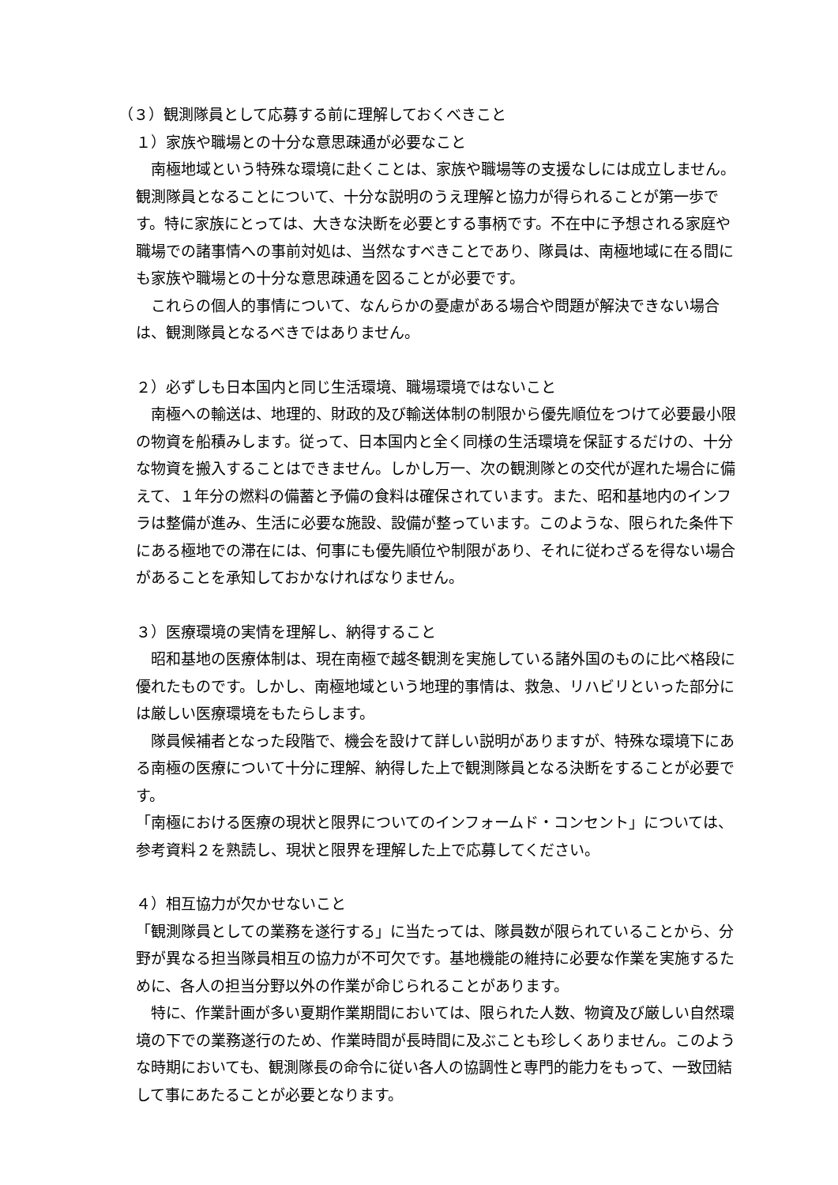（３）観測隊員として応募する前に理解しておくべきこと
１）家族や職場との十分な意思疎通が必要なこと
　南極地域という特殊な環境に赴くことは、家族や職場等の支援なしには成立しません。観測隊員となることについて、十分な説明のうえ理解と協力が得られることが第一歩です。特に家族にとっては、大きな決断を必要とする事柄です。不在中に予想される家庭や職場での諸事情への事前対処は、当然なすべきことであり、隊員は、南極地域に在る間にも家族や職場との十分な意思疎通を図ることが必要です。
　これらの個人的事情について、なんらかの憂慮がある場合や問題が解決できない場合は、観測隊員となるべきではありません。
２）必ずしも日本国内と同じ生活環境、職場環境ではないこと
　南極への輸送は、地理的、財政的及び輸送体制の制限から優先順位をつけて必要最小限の物資を船積みします。従って、日本国内と全く同様の生活環境を保証するだけの、十分な物資を搬入することはできません。しかし万一、次の観測隊との交代が遅れた場合に備えて、１年分の燃料の備蓄と予備の食料は確保されています。また、昭和基地内のインフラは整備が進み、生活に必要な施設、設備が整っています。このような、限られた条件下にある極地での滞在には、何事にも優先順位や制限があり、それに従わざるを得ない場合があることを承知しておかなければなりません。
３）医療環境の実情を理解し、納得すること
　昭和基地の医療体制は、現在南極で越冬観測を実施している諸外国のものに比べ格段に優れたものです。しかし、南極地域という地理的事情は、救急、リハビリといった部分には厳しい医療環境をもたらします。
　隊員候補者となった段階で、機会を設けて詳しい説明がありますが、特殊な環境下にある南極の医療について十分に理解、納得した上で観測隊員となる決断をすることが必要です。
「南極における医療の現状と限界についてのインフォームド・コンセント」については、参考資料２を熟読し、現状と限界を理解した上で応募してください。
４）相互協力が欠かせないこと
「観測隊員としての業務を遂行する」に当たっては、隊員数が限られていることから、分野が異なる担当隊員相互の協力が不可欠です。基地機能の維持に必要な作業を実施するために、各人の担当分野以外の作業が命じられることがあります。
　特に、作業計画が多い夏期作業期間においては、限られた人数、物資及び厳しい自然環境の下での業務遂行のため、作業時間が長時間に及ぶことも珍しくありません。このような時期においても、観測隊長の命令に従い各人の協調性と専門的能力をもって、一致団結して事にあたることが必要となります。